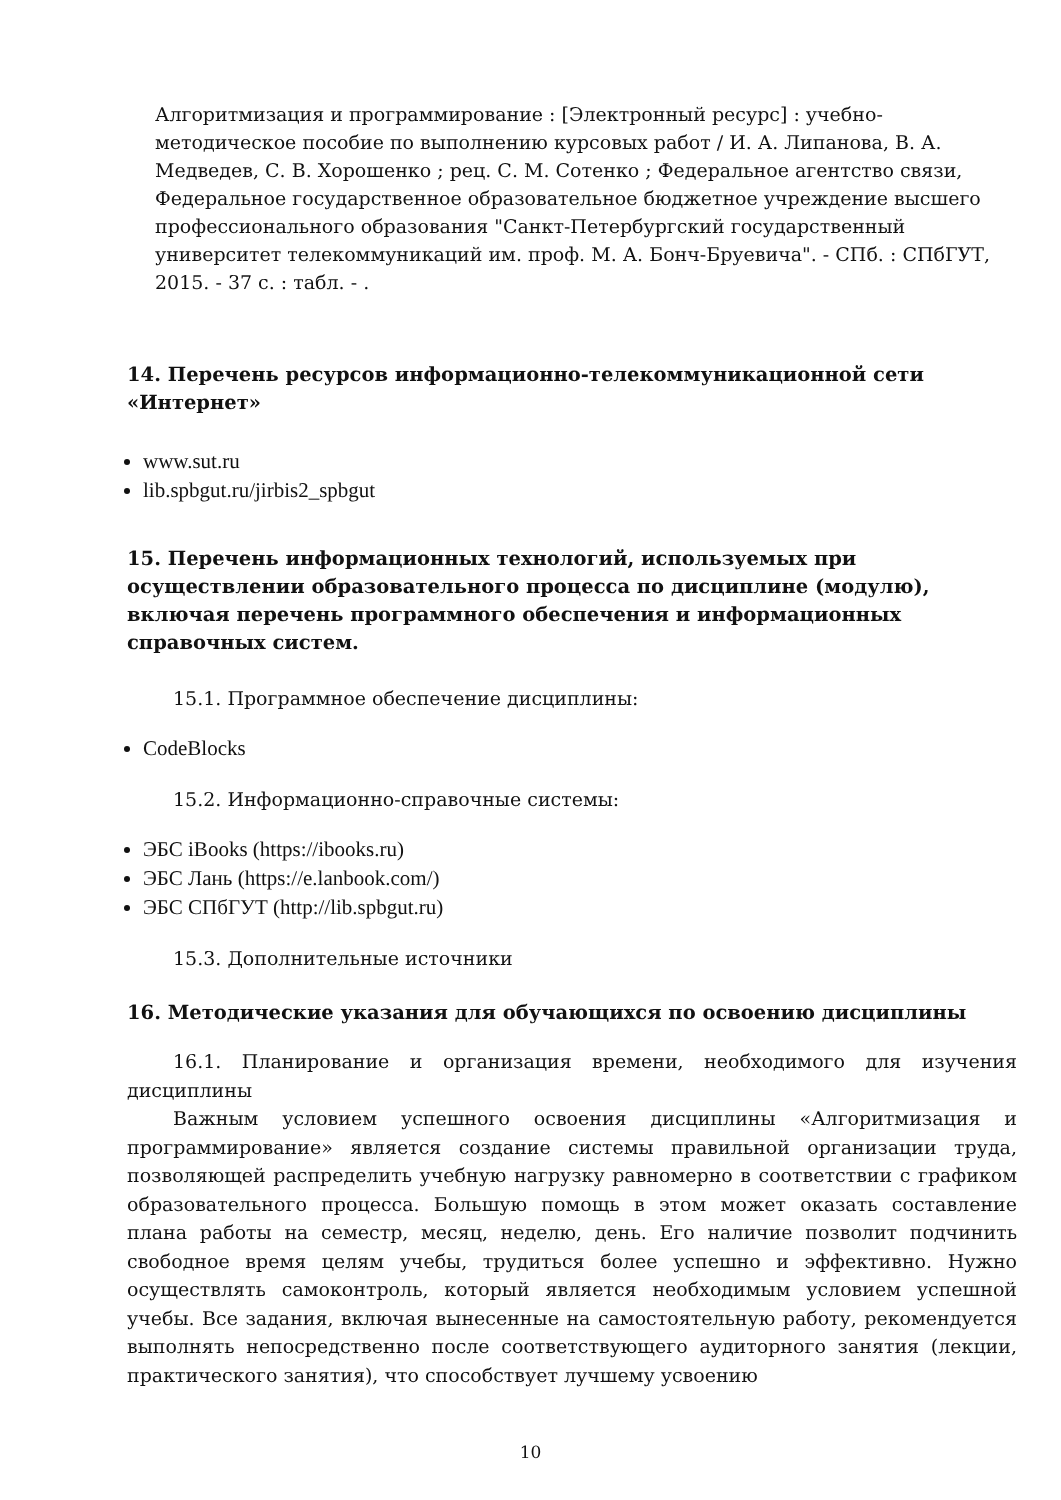Алгоритмизация и программирование : [Электронный ресурс] : учебно-методическое пособие по выполнению курсовых работ / И. А. Липанова, В. А. Медведев, С. В. Хорошенко ; рец. С. М. Сотенко ; Федеральное агентство связи, Федеральное государственное образовательное бюджетное учреждение высшего профессионального образования "Санкт-Петербургский государственный университет телекоммуникаций им. проф. М. А. Бонч-Бруевича". - СПб. : СПбГУТ, 2015. - 37 с. : табл. - .
14. Перечень ресурсов информационно-телекоммуникационной сети «Интернет»
www.sut.ru
lib.spbgut.ru/jirbis2_spbgut
15. Перечень информационных технологий, используемых при осуществлении образовательного процесса по дисциплине (модулю), включая перечень программного обеспечения и информационных справочных систем.
15.1. Программное обеспечение дисциплины:
CodeBlocks
15.2. Информационно-справочные системы:
ЭБС iBooks (https://ibooks.ru)
ЭБС Лань (https://e.lanbook.com/)
ЭБС СПбГУТ (http://lib.spbgut.ru)
15.3. Дополнительные источники
16. Методические указания для обучающихся по освоению дисциплины
16.1. Планирование и организация времени, необходимого для изучения дисциплины
Важным условием успешного освоения дисциплины «Алгоритмизация и программирование» является создание системы правильной организации труда, позволяющей распределить учебную нагрузку равномерно в соответствии с графиком образовательного процесса. Большую помощь в этом может оказать составление плана работы на семестр, месяц, неделю, день. Его наличие позволит подчинить свободное время целям учебы, трудиться более успешно и эффективно. Нужно осуществлять самоконтроль, который является необходимым условием успешной учебы. Все задания, включая вынесенные на самостоятельную работу, рекомендуется выполнять непосредственно после соответствующего аудиторного занятия (лекции, практического занятия), что способствует лучшему усвоению
10